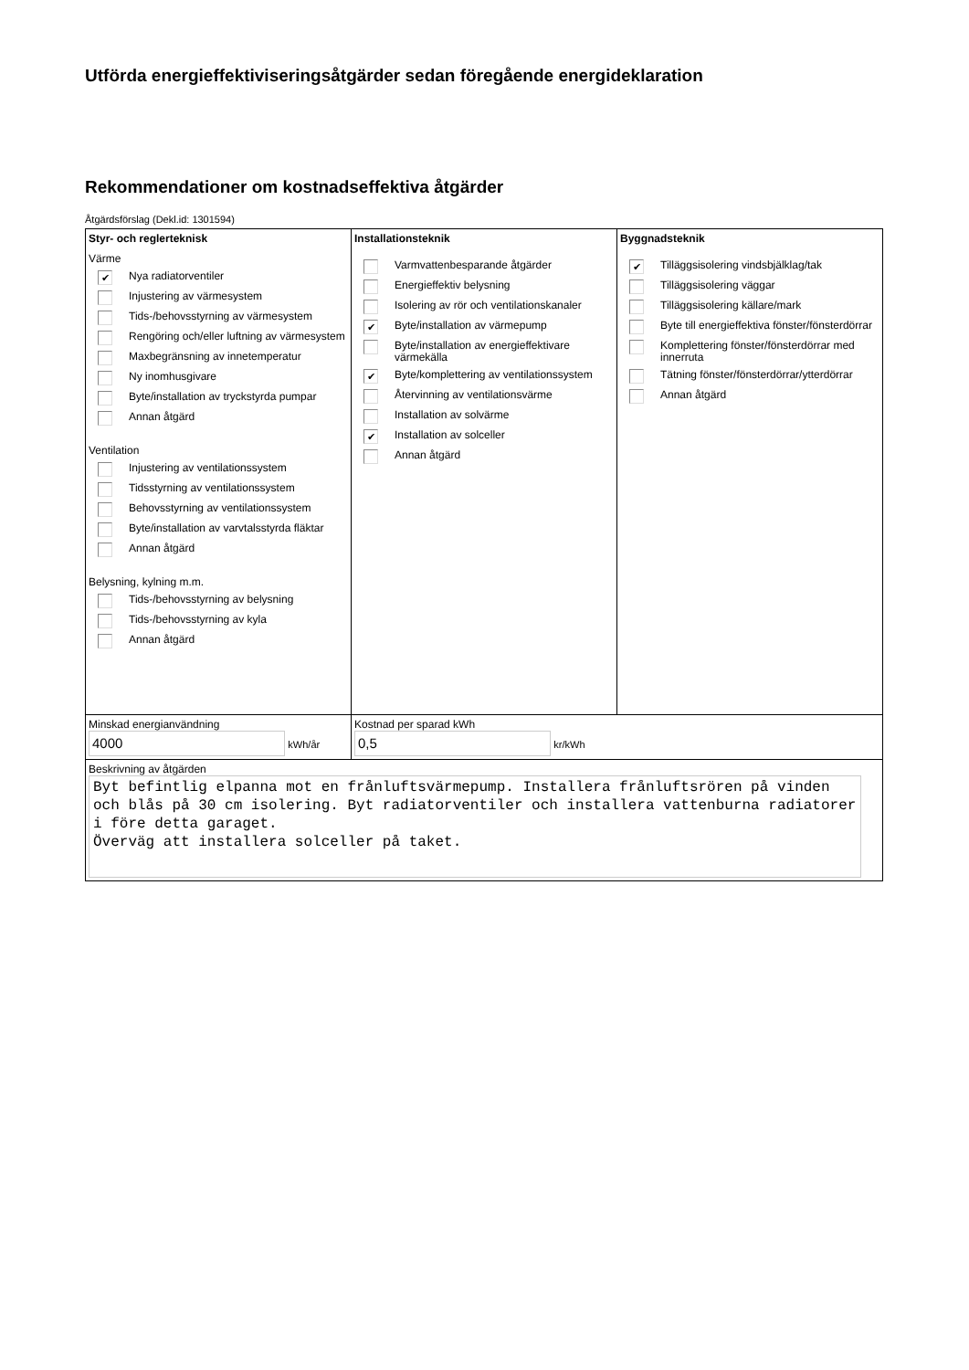Utförda energieffektiviseringsåtgärder sedan föregående energideklaration
Rekommendationer om kostnadseffektiva åtgärder
Åtgärdsförslag (Dekl.id: 1301594)
| Styr- och reglerteknisk Värme ✔ Nya radiatorventiler Injustering av värmesystem Tids-/behovsstyrning av värmesystem Rengöring och/eller luftning av värmesystem Maxbegränsning av innetemperatur Ny inomhusgivare Byte/installation av tryckstyrda pumpar Annan åtgärd Ventilation Injustering av ventilationssystem Tidsstyrning av ventilationssystem Behovsstyrning av ventilationssystem Byte/installation av varvtalsstyrda fläktar Annan åtgärd Belysning, kylning m.m. Tids-/behovsstyrning av belysning Tids-/behovsstyrning av kyla Annan åtgärd | Installationsteknik Varmvattenbesparande åtgärder Energieffektiv belysning Isolering av rör och ventilationskanaler ✔ Byte/installation av värmepump Byte/installation av energieffektivare värmekälla ✔ Byte/komplettering av ventilationssystem Återvinning av ventilationsvärme Installation av solvärme ✔ Installation av solceller Annan åtgärd | Byggnadsteknik ✔ Tilläggsisolering vindsbjälklag/tak Tilläggsisolering väggar Tilläggsisolering källare/mark Byte till energieffektiva fönster/fönsterdörrar Komplettering fönster/fönsterdörrar med innerruta Tätning fönster/fönsterdörrar/ytterdörrar Annan åtgärd |
| Minskad energianvändning 4000 kWh/år | Kostnad per sparad kWh 0,5 kr/kWh | |
| Beskrivning av åtgärden Byt befintlig elpanna mot en frånluftsvärmepump. Installera frånluftsrören på vinden och blås på 30 cm isolering. Byt radiatorventiler och installera vattenburna radiatorer i före detta garaget. Överväg att installera solceller på taket. | | |